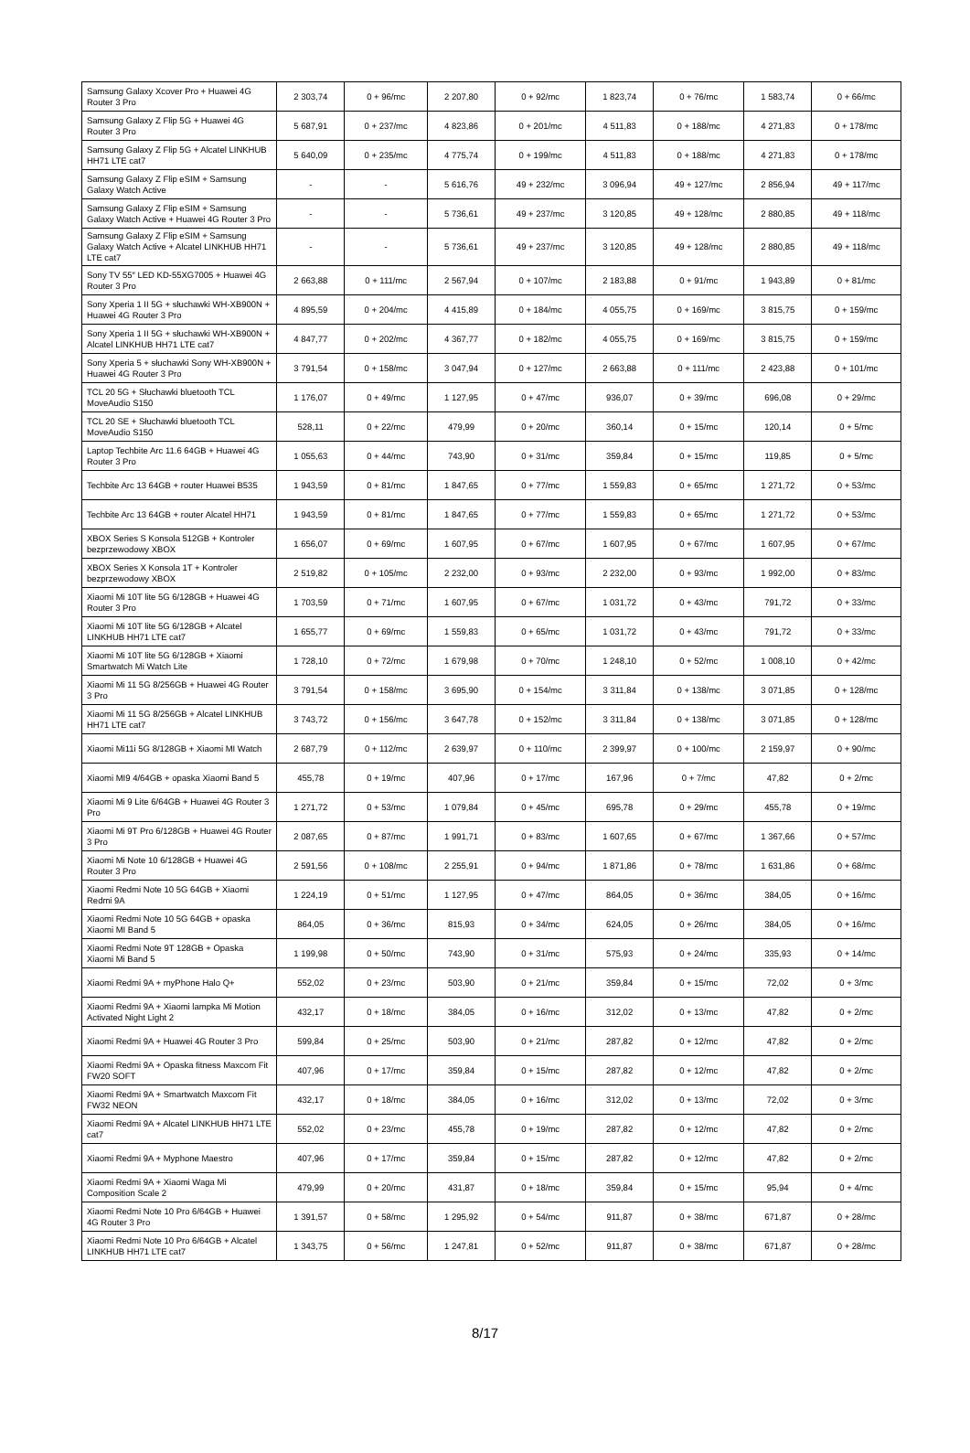| Samsung Galaxy Xcover Pro + Huawei 4G Router 3 Pro | 2 303,74 | 0 + 96/mc | 2 207,80 | 0 + 92/mc | 1 823,74 | 0 + 76/mc | 1 583,74 | 0 + 66/mc |
| Samsung Galaxy Z Flip 5G + Huawei 4G Router 3 Pro | 5 687,91 | 0 + 237/mc | 4 823,86 | 0 + 201/mc | 4 511,83 | 0 + 188/mc | 4 271,83 | 0 + 178/mc |
| Samsung Galaxy Z Flip 5G + Alcatel LINKHUB HH71 LTE cat7 | 5 640,09 | 0 + 235/mc | 4 775,74 | 0 + 199/mc | 4 511,83 | 0 + 188/mc | 4 271,83 | 0 + 178/mc |
| Samsung Galaxy Z Flip eSIM + Samsung Galaxy Watch Active | - | - | 5 616,76 | 49 + 232/mc | 3 096,94 | 49 + 127/mc | 2 856,94 | 49 + 117/mc |
| Samsung Galaxy Z Flip eSIM + Samsung Galaxy Watch Active + Huawei 4G Router 3 Pro | - | - | 5 736,61 | 49 + 237/mc | 3 120,85 | 49 + 128/mc | 2 880,85 | 49 + 118/mc |
| Samsung Galaxy Z Flip eSIM + Samsung Galaxy Watch Active + Alcatel LINKHUB HH71 LTE cat7 | - | - | 5 736,61 | 49 + 237/mc | 3 120,85 | 49 + 128/mc | 2 880,85 | 49 + 118/mc |
| Sony TV 55″ LED KD-55XG7005 + Huawei 4G Router 3 Pro | 2 663,88 | 0 + 111/mc | 2 567,94 | 0 + 107/mc | 2 183,88 | 0 + 91/mc | 1 943,89 | 0 + 81/mc |
| Sony Xperia 1 II 5G + słuchawki WH-XB900N + Huawei 4G Router 3 Pro | 4 895,59 | 0 + 204/mc | 4 415,89 | 0 + 184/mc | 4 055,75 | 0 + 169/mc | 3 815,75 | 0 + 159/mc |
| Sony Xperia 1 II 5G + słuchawki WH-XB900N + Alcatel LINKHUB HH71 LTE cat7 | 4 847,77 | 0 + 202/mc | 4 367,77 | 0 + 182/mc | 4 055,75 | 0 + 169/mc | 3 815,75 | 0 + 159/mc |
| Sony Xperia 5 + słuchawki Sony WH-XB900N + Huawei 4G Router 3 Pro | 3 791,54 | 0 + 158/mc | 3 047,94 | 0 + 127/mc | 2 663,88 | 0 + 111/mc | 2 423,88 | 0 + 101/mc |
| TCL 20 5G + Słuchawki bluetooth TCL MoveAudio S150 | 1 176,07 | 0 + 49/mc | 1 127,95 | 0 + 47/mc | 936,07 | 0 + 39/mc | 696,08 | 0 + 29/mc |
| TCL 20 SE + Słuchawki bluetooth TCL MoveAudio S150 | 528,11 | 0 + 22/mc | 479,99 | 0 + 20/mc | 360,14 | 0 + 15/mc | 120,14 | 0 + 5/mc |
| Laptop Techbite Arc 11.6 64GB + Huawei 4G Router 3 Pro | 1 055,63 | 0 + 44/mc | 743,90 | 0 + 31/mc | 359,84 | 0 + 15/mc | 119,85 | 0 + 5/mc |
| Techbite Arc 13 64GB + router Huawei B535 | 1 943,59 | 0 + 81/mc | 1 847,65 | 0 + 77/mc | 1 559,83 | 0 + 65/mc | 1 271,72 | 0 + 53/mc |
| Techbite Arc 13 64GB + router Alcatel HH71 | 1 943,59 | 0 + 81/mc | 1 847,65 | 0 + 77/mc | 1 559,83 | 0 + 65/mc | 1 271,72 | 0 + 53/mc |
| XBOX Series S Konsola 512GB + Kontroler bezprzewodowy XBOX | 1 656,07 | 0 + 69/mc | 1 607,95 | 0 + 67/mc | 1 607,95 | 0 + 67/mc | 1 607,95 | 0 + 67/mc |
| XBOX Series X Konsola 1T + Kontroler bezprzewodowy XBOX | 2 519,82 | 0 + 105/mc | 2 232,00 | 0 + 93/mc | 2 232,00 | 0 + 93/mc | 1 992,00 | 0 + 83/mc |
| Xiaomi Mi 10T lite 5G 6/128GB + Huawei 4G Router 3 Pro | 1 703,59 | 0 + 71/mc | 1 607,95 | 0 + 67/mc | 1 031,72 | 0 + 43/mc | 791,72 | 0 + 33/mc |
| Xiaomi Mi 10T lite 5G 6/128GB + Alcatel LINKHUB HH71 LTE cat7 | 1 655,77 | 0 + 69/mc | 1 559,83 | 0 + 65/mc | 1 031,72 | 0 + 43/mc | 791,72 | 0 + 33/mc |
| Xiaomi Mi 10T lite 5G 6/128GB + Xiaomi Smartwatch Mi Watch Lite | 1 728,10 | 0 + 72/mc | 1 679,98 | 0 + 70/mc | 1 248,10 | 0 + 52/mc | 1 008,10 | 0 + 42/mc |
| Xiaomi Mi 11 5G 8/256GB + Huawei 4G Router 3 Pro | 3 791,54 | 0 + 158/mc | 3 695,90 | 0 + 154/mc | 3 311,84 | 0 + 138/mc | 3 071,85 | 0 + 128/mc |
| Xiaomi Mi 11 5G 8/256GB + Alcatel LINKHUB HH71 LTE cat7 | 3 743,72 | 0 + 156/mc | 3 647,78 | 0 + 152/mc | 3 311,84 | 0 + 138/mc | 3 071,85 | 0 + 128/mc |
| Xiaomi Mi11i 5G 8/128GB + Xiaomi MI Watch | 2 687,79 | 0 + 112/mc | 2 639,97 | 0 + 110/mc | 2 399,97 | 0 + 100/mc | 2 159,97 | 0 + 90/mc |
| Xiaomi MI9 4/64GB + opaska Xiaomi Band 5 | 455,78 | 0 + 19/mc | 407,96 | 0 + 17/mc | 167,96 | 0 + 7/mc | 47,82 | 0 + 2/mc |
| Xiaomi Mi 9 Lite 6/64GB + Huawei 4G Router 3 Pro | 1 271,72 | 0 + 53/mc | 1 079,84 | 0 + 45/mc | 695,78 | 0 + 29/mc | 455,78 | 0 + 19/mc |
| Xiaomi Mi 9T Pro 6/128GB + Huawei 4G Router 3 Pro | 2 087,65 | 0 + 87/mc | 1 991,71 | 0 + 83/mc | 1 607,65 | 0 + 67/mc | 1 367,66 | 0 + 57/mc |
| Xiaomi Mi Note 10 6/128GB + Huawei 4G Router 3 Pro | 2 591,56 | 0 + 108/mc | 2 255,91 | 0 + 94/mc | 1 871,86 | 0 + 78/mc | 1 631,86 | 0 + 68/mc |
| Xiaomi Redmi Note 10 5G 64GB + Xiaomi Redmi 9A | 1 224,19 | 0 + 51/mc | 1 127,95 | 0 + 47/mc | 864,05 | 0 + 36/mc | 384,05 | 0 + 16/mc |
| Xiaomi Redmi Note 10 5G 64GB + opaska Xiaomi MI Band 5 | 864,05 | 0 + 36/mc | 815,93 | 0 + 34/mc | 624,05 | 0 + 26/mc | 384,05 | 0 + 16/mc |
| Xiaomi Redmi Note 9T 128GB + Opaska Xiaomi Mi Band 5 | 1 199,98 | 0 + 50/mc | 743,90 | 0 + 31/mc | 575,93 | 0 + 24/mc | 335,93 | 0 + 14/mc |
| Xiaomi Redmi 9A + myPhone Halo Q+ | 552,02 | 0 + 23/mc | 503,90 | 0 + 21/mc | 359,84 | 0 + 15/mc | 72,02 | 0 + 3/mc |
| Xiaomi Redmi 9A + Xiaomi lampka Mi Motion Activated Night Light 2 | 432,17 | 0 + 18/mc | 384,05 | 0 + 16/mc | 312,02 | 0 + 13/mc | 47,82 | 0 + 2/mc |
| Xiaomi Redmi 9A + Huawei 4G Router 3 Pro | 599,84 | 0 + 25/mc | 503,90 | 0 + 21/mc | 287,82 | 0 + 12/mc | 47,82 | 0 + 2/mc |
| Xiaomi Redmi 9A + Opaska fitness Maxcom Fit FW20 SOFT | 407,96 | 0 + 17/mc | 359,84 | 0 + 15/mc | 287,82 | 0 + 12/mc | 47,82 | 0 + 2/mc |
| Xiaomi Redmi 9A + Smartwatch Maxcom Fit FW32 NEON | 432,17 | 0 + 18/mc | 384,05 | 0 + 16/mc | 312,02 | 0 + 13/mc | 72,02 | 0 + 3/mc |
| Xiaomi Redmi 9A + Alcatel LINKHUB HH71 LTE cat7 | 552,02 | 0 + 23/mc | 455,78 | 0 + 19/mc | 287,82 | 0 + 12/mc | 47,82 | 0 + 2/mc |
| Xiaomi Redmi 9A + Myphone Maestro | 407,96 | 0 + 17/mc | 359,84 | 0 + 15/mc | 287,82 | 0 + 12/mc | 47,82 | 0 + 2/mc |
| Xiaomi Redmi 9A + Xiaomi Waga Mi Composition Scale 2 | 479,99 | 0 + 20/mc | 431,87 | 0 + 18/mc | 359,84 | 0 + 15/mc | 95,94 | 0 + 4/mc |
| Xiaomi Redmi Note 10 Pro 6/64GB + Huawei 4G Router 3 Pro | 1 391,57 | 0 + 58/mc | 1 295,92 | 0 + 54/mc | 911,87 | 0 + 38/mc | 671,87 | 0 + 28/mc |
| Xiaomi Redmi Note 10 Pro 6/64GB + Alcatel LINKHUB HH71 LTE cat7 | 1 343,75 | 0 + 56/mc | 1 247,81 | 0 + 52/mc | 911,87 | 0 + 38/mc | 671,87 | 0 + 28/mc |
8/17